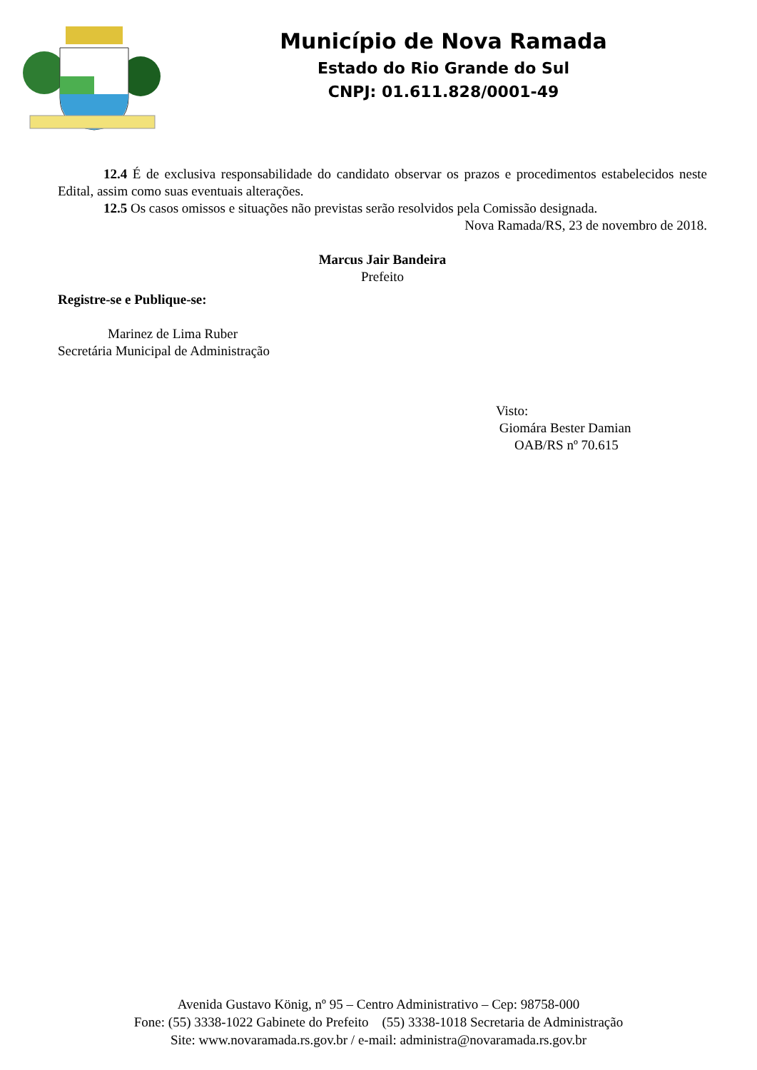Município de Nova Ramada
Estado do Rio Grande do Sul
CNPJ: 01.611.828/0001-49
12.4 É de exclusiva responsabilidade do candidato observar os prazos e procedimentos estabelecidos neste Edital, assim como suas eventuais alterações.
12.5 Os casos omissos e situações não previstas serão resolvidos pela Comissão designada.
Nova Ramada/RS, 23 de novembro de 2018.
Marcus Jair Bandeira
Prefeito
Registre-se e Publique-se:
Marinez de Lima Ruber
Secretária Municipal de Administração
Visto:
Giomára Bester Damian
OAB/RS nº 70.615
Avenida Gustavo König, nº 95 – Centro Administrativo – Cep: 98758-000
Fone: (55) 3338-1022 Gabinete do Prefeito (55) 3338-1018 Secretaria de Administração
Site: www.novaramada.rs.gov.br / e-mail: administra@novaramada.rs.gov.br